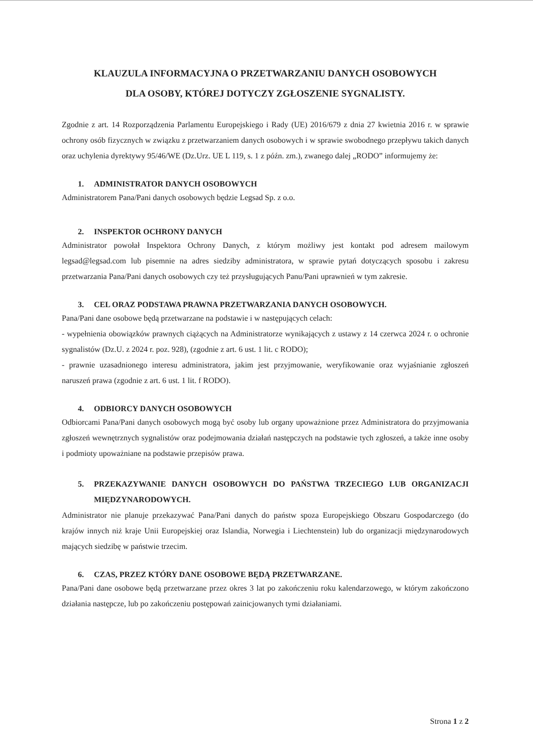KLAUZULA INFORMACYJNA O PRZETWARZANIU DANYCH OSOBOWYCH
DLA OSOBY, KTÓREJ DOTYCZY ZGŁOSZENIE SYGNALISTY.
Zgodnie z art. 14 Rozporządzenia Parlamentu Europejskiego i Rady (UE) 2016/679 z dnia 27 kwietnia 2016 r. w sprawie ochrony osób fizycznych w związku z przetwarzaniem danych osobowych i w sprawie swobodnego przepływu takich danych oraz uchylenia dyrektywy 95/46/WE (Dz.Urz. UE L 119, s. 1 z późn. zm.), zwanego dalej „RODO” informujemy że:
1. ADMINISTRATOR DANYCH OSOBOWYCH
Administratorem Pana/Pani danych osobowych będzie Legsad Sp. z o.o.
2. INSPEKTOR OCHRONY DANYCH
Administrator powołał Inspektora Ochrony Danych, z którym możliwy jest kontakt pod adresem mailowym legsad@legsad.com lub pisemnie na adres siedziby administratora, w sprawie pytań dotyczących sposobu i zakresu przetwarzania Pana/Pani danych osobowych czy też przysługujących Panu/Pani uprawnień w tym zakresie.
3. CEL ORAZ PODSTAWA PRAWNA PRZETWARZANIA DANYCH OSOBOWYCH.
Pana/Pani dane osobowe będą przetwarzane na podstawie i w następujących celach:
- wypełnienia obowiązków prawnych ciążących na Administratorze wynikających z ustawy z 14 czerwca 2024 r. o ochronie sygnalistów (Dz.U. z 2024 r. poz. 928), (zgodnie z art. 6 ust. 1 lit. c RODO);
- prawnie uzasadnionego interesu administratora, jakim jest przyjmowanie, weryfikowanie oraz wyjaśnianie zgłoszeń naruszeń prawa (zgodnie z art. 6 ust. 1 lit. f RODO).
4. ODBIORCY DANYCH OSOBOWYCH
Odbiorcami Pana/Pani danych osobowych mogą być osoby lub organy upoważnione przez Administratora do przyjmowania zgłoszeń wewnętrznych sygnalistów oraz podejmowania działań następczych na podstawie tych zgłoszeń, a także inne osoby i podmioty upoważniane na podstawie przepisów prawa.
5. PRZEKAZYWANIE DANYCH OSOBOWYCH DO PAŃSTWA TRZECIEGO LUB ORGANIZACJI MIĘDZYNARODOWYCH.
Administrator nie planuje przekazywać Pana/Pani danych do państw spoza Europejskiego Obszaru Gospodarczego (do krajów innych niż kraje Unii Europejskiej oraz Islandia, Norwegia i Liechtenstein) lub do organizacji międzynarodowych mających siedzibę w państwie trzecim.
6. CZAS, PRZEZ KTÓRY DANE OSOBOWE BĘDĄ PRZETWARZANE.
Pana/Pani dane osobowe będą przetwarzane przez okres 3 lat po zakończeniu roku kalendarzowego, w którym zakończono działania następcze, lub po zakończeniu postępowań zainicjowanych tymi działaniami.
Strona 1 z 2